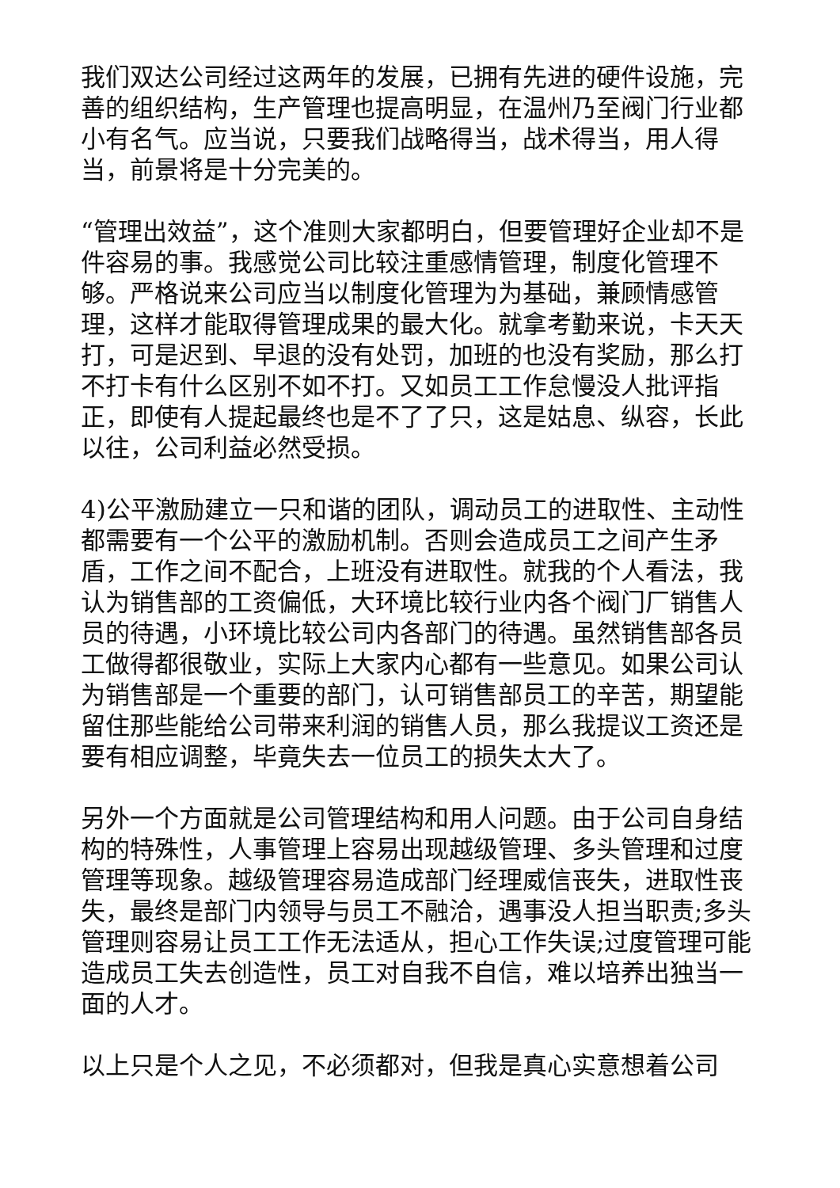我们双达公司经过这两年的发展，已拥有先进的硬件设施，完善的组织结构，生产管理也提高明显，在温州乃至阀门行业都小有名气。应当说，只要我们战略得当，战术得当，用人得当，前景将是十分完美的。
“管理出效益”，这个准则大家都明白，但要管理好企业却不是件容易的事。我感觉公司比较注重感情管理，制度化管理不够。严格说来公司应当以制度化管理为为基础，兼顾情感管理，这样才能取得管理成果的最大化。就拿考勤来说，卡天天打，可是迟到、早退的没有处罚，加班的也没有奖励，那么打不打卡有什么区别不如不打。又如员工工作怠慢没人批评指正，即使有人提起最终也是不了了只，这是姑息、纵容，长此以往，公司利益必然受损。
4)公平激励建立一只和谐的团队，调动员工的进取性、主动性都需要有一个公平的激励机制。否则会造成员工之间产生矛盾，工作之间不配合，上班没有进取性。就我的个人看法，我认为销售部的工资偏低，大环境比较行业内各个阀门厂销售人员的待遇，小环境比较公司内各部门的待遇。虽然销售部各员工做得都很敬业，实际上大家内心都有一些意见。如果公司认为销售部是一个重要的部门，认可销售部员工的辛苦，期望能留住那些能给公司带来利润的销售人员，那么我提议工资还是要有相应调整，毕竟失去一位员工的损失太大了。
另外一个方面就是公司管理结构和用人问题。由于公司自身结构的特殊性，人事管理上容易出现越级管理、多头管理和过度管理等现象。越级管理容易造成部门经理威信丧失，进取性丧失，最终是部门内领导与员工不融洽，遇事没人担当职责;多头管理则容易让员工工作无法适从，担心工作失误;过度管理可能造成员工失去创造性，员工对自我不自信，难以培养出独当一面的人才。
以上只是个人之见，不必须都对，但我是真心实意想着公司